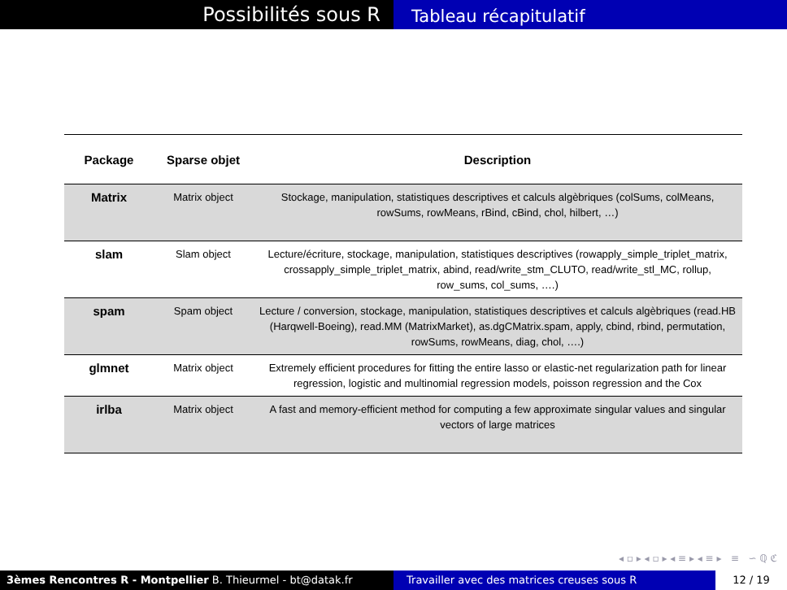Possibilités sous R
Tableau récapitulatif
| Package | Sparse objet | Description |
| --- | --- | --- |
| Matrix | Matrix object | Stockage, manipulation, statistiques descriptives et calculs algèbriques (colSums, colMeans, rowSums, rowMeans, rBind, cBind, chol, hilbert, …) |
| slam | Slam object | Lecture/écriture, stockage, manipulation, statistiques descriptives (rowapply_simple_triplet_matrix, crossapply_simple_triplet_matrix, abind, read/write_stm_CLUTO, read/write_stl_MC, rollup, row_sums, col_sums, ….) |
| spam | Spam object | Lecture / conversion, stockage, manipulation, statistiques descriptives et calculs algèbriques (read.HB (Harqwell-Boeing), read.MM (MatrixMarket), as.dgCMatrix.spam, apply, cbind, rbind, permutation, rowSums, rowMeans, diag, chol, ….) |
| glmnet | Matrix object | Extremely efficient procedures for fitting the entire lasso or elastic-net regularization path for linear regression, logistic and multinomial regression models, poisson regression and the Cox |
| irlba | Matrix object | A fast and memory-efficient method for computing a few approximate singular values and singular vectors of large matrices |
◂ ▫ ▸ ◂ ▫ ▸ ◂ ≡ ▸ ◂ ≡ ▸ ≡ ∽ ℚ ℭ
3èmes Rencontres R - Montpellier B. Thieurmel - bt@datak.fr Travailler avec des matrices creuses sous R
12 / 19